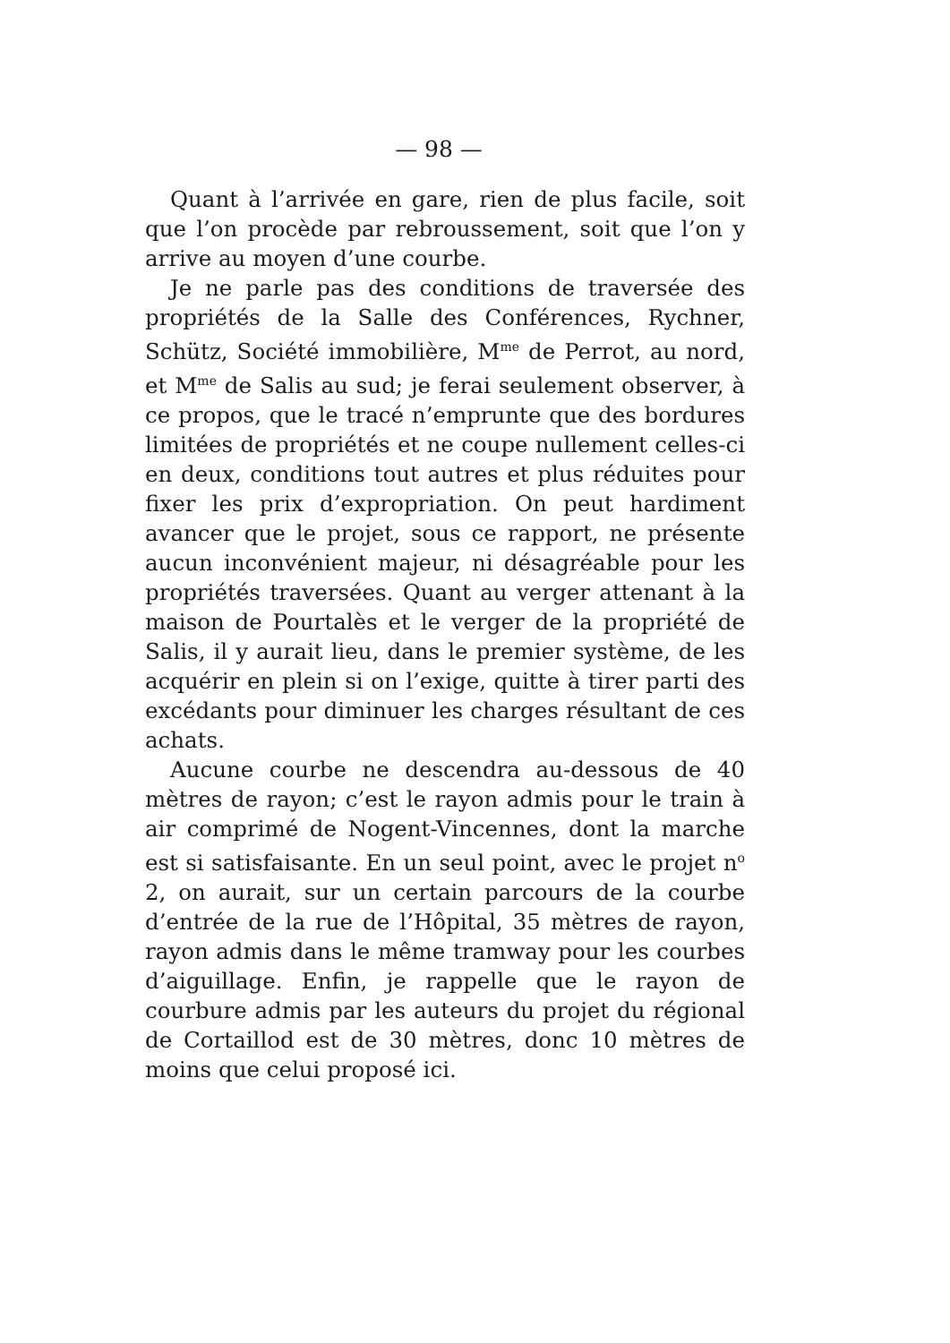— 98 —
Quant à l’arrivée en gare, rien de plus facile, soit que l’on procède par rebroussement, soit que l’on y arrive au moyen d’une courbe.
Je ne parle pas des conditions de traversée des propriétés de la Salle des Conférences, Rychner, Schütz, Société immobilière, M<sup>me</sup> de Perrot, au nord, et M<sup>me</sup> de Salis au sud; je ferai seulement observer, à ce propos, que le tracé n’emprunte que des bordures limitées de propriétés et ne coupe nullement celles-ci en deux, conditions tout autres et plus réduites pour fixer les prix d’expropriation. On peut hardiment avancer que le projet, sous ce rapport, ne présente aucun inconvénient majeur, ni désagréable pour les propriétés traversées. Quant au verger attenant à la maison de Pourtalès et le verger de la propriété de Salis, il y aurait lieu, dans le premier système, de les acquérir en plein si on l’exige, quitte à tirer parti des excédants pour diminuer les charges résultant de ces achats.
Aucune courbe ne descendra au-dessous de 40 mètres de rayon; c’est le rayon admis pour le train à air comprimé de Nogent-Vincennes, dont la marche est si satisfaisante. En un seul point, avec le projet n<sup>o</sup> 2, on aurait, sur un certain parcours de la courbe d’entrée de la rue de l’Hôpital, 35 mètres de rayon, rayon admis dans le même tramway pour les courbes d’aiguillage. Enfin, je rappelle que le rayon de courbure admis par les auteurs du projet du régional de Cortaillod est de 30 mètres, donc 10 mètres de moins que celui proposé ici.